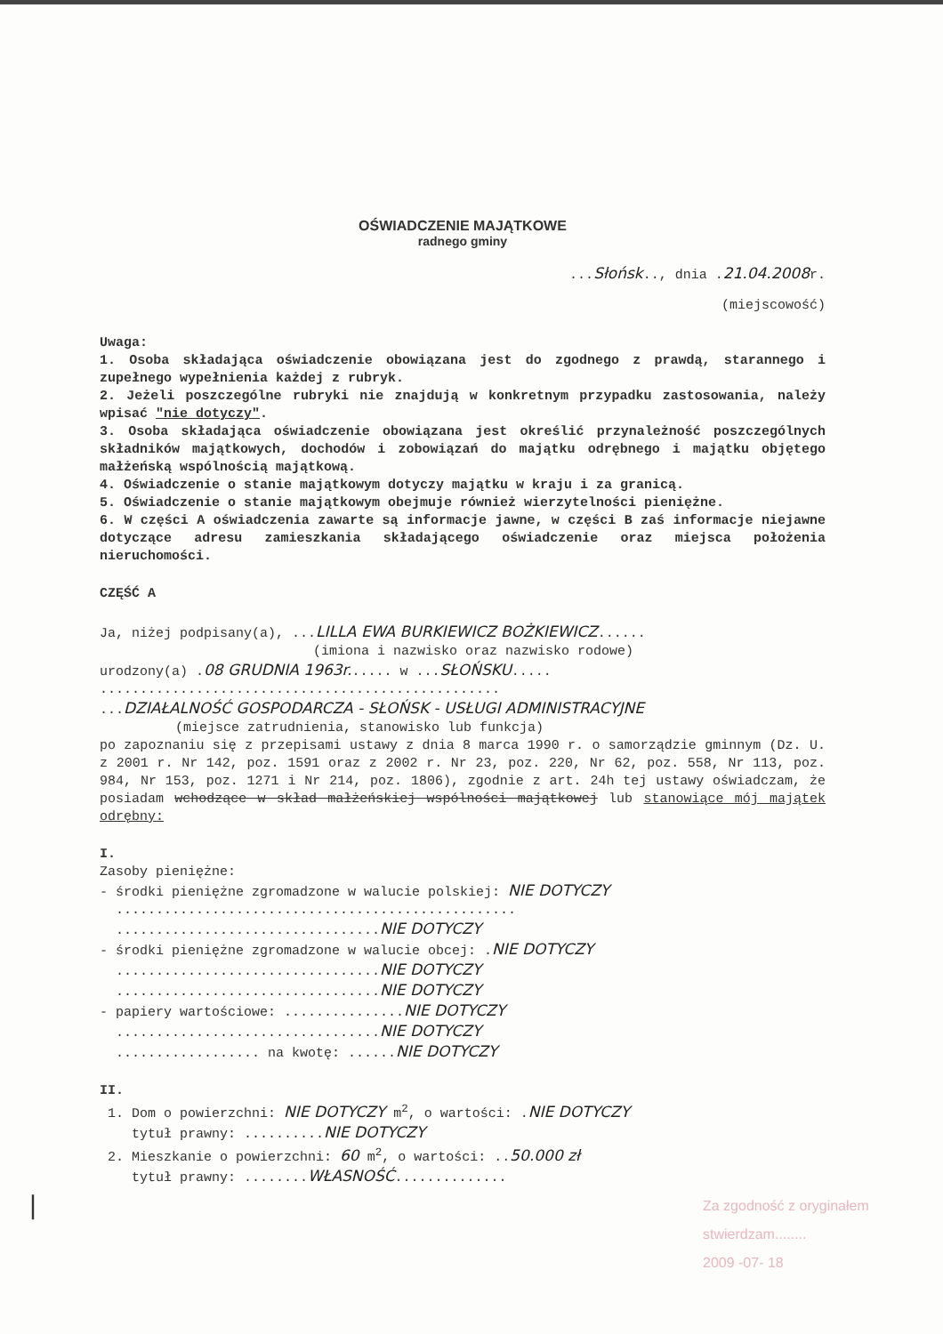OŚWIADCZENIE MAJĄTKOWE
radnego gminy
...Słońsk.., dnia .21.04.2008r.
(miejscowość)
Uwaga:
1. Osoba składająca oświadczenie obowiązana jest do zgodnego z prawdą, starannego i zupełnego wypełnienia każdej z rubryk.
2. Jeżeli poszczególne rubryki nie znajdują w konkretnym przypadku zastosowania, należy wpisać "nie dotyczy".
3. Osoba składająca oświadczenie obowiązana jest określić przynależność poszczególnych składników majątkowych, dochodów i zobowiązań do majątku odrębnego i majątku objętego małżeńską wspólnością majątkową.
4. Oświadczenie o stanie majątkowym dotyczy majątku w kraju i za granicą.
5. Oświadczenie o stanie majątkowym obejmuje również wierzytelności pieniężne.
6. W części A oświadczenia zawarte są informacje jawne, w części B zaś informacje niejawne dotyczące adresu zamieszkania składającego oświadczenie oraz miejsca położenia nieruchomości.
CZĘŚĆ A
Ja, niżej podpisany(a), ...LILLA EWA BURKIEWICZ BOŻKIEWICZ......
(imiona i nazwisko oraz nazwisko rodowe)
urodzony(a) .08 GRUDNIA 1963r...... w ...SŁOŃSKU.....
..................................................
...DZIAŁALNOŚĆ GOSPODARCZA - SŁOŃSK - USŁUGI ADMINISTRACYJNE
(miejsce zatrudnienia, stanowisko lub funkcja)
po zapoznaniu się z przepisami ustawy z dnia 8 marca 1990 r. o samorządzie gminnym (Dz. U. z 2001 r. Nr 142, poz. 1591 oraz z 2002 r. Nr 23, poz. 220, Nr 62, poz. 558, Nr 113, poz. 984, Nr 153, poz. 1271 i Nr 214, poz. 1806), zgodnie z art. 24h tej ustawy oświadczam, że posiadam wchodzące w skład małżeńskiej wspólności majątkowej lub stanowiące mój majątek odrębny:
I.
Zasoby pieniężne:
- środki pieniężne zgromadzone w walucie polskiej: NIE DOTYCZY
..................................................
.................................NIE DOTYCZY
- środki pieniężne zgromadzone w walucie obcej: .NIE DOTYCZY
.................................NIE DOTYCZY
.................................NIE DOTYCZY
- papiery wartościowe: ...............NIE DOTYCZY
.................................NIE DOTYCZY
.................. na kwotę: ......NIE DOTYCZY
II.
1. Dom o powierzchni: NIE DOTYCZY m<sup>2</sup>, o wartości: .NIE DOTYCZY
tytuł prawny: ..........NIE DOTYCZY
2. Mieszkanie o powierzchni: 60 m<sup>2</sup>, o wartości: ..50.000 zł
tytuł prawny: ........WŁASNOŚĆ..............
|
Za zgodność z oryginałem
stwierdzam........
2009 -07- 18